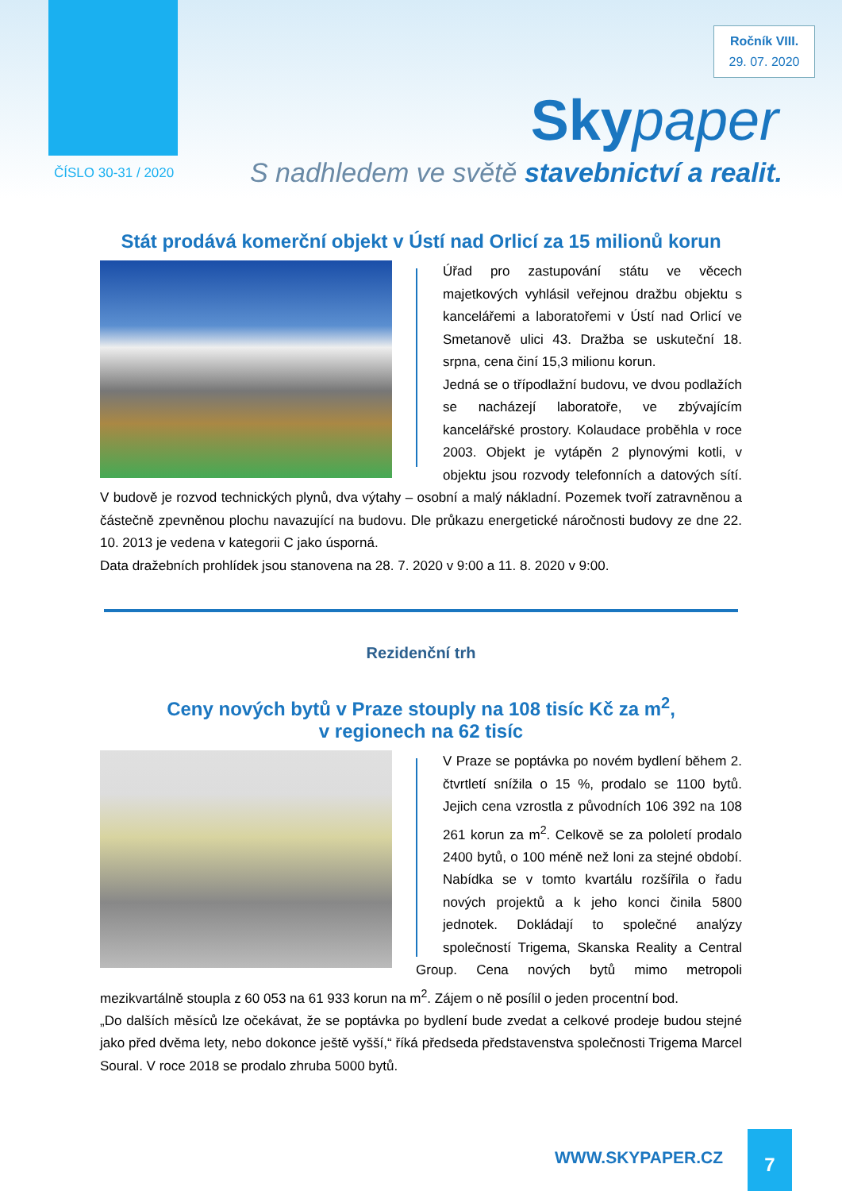Ročník VIII.
29. 07. 2020
Skypaper
ČÍSLO 30-31 / 2020
S nadhledem ve světě stavebnictví a realit.
Stát prodává komerční objekt v Ústí nad Orlicí za 15 milionů korun
Úřad pro zastupování státu ve věcech majetkových vyhlásil veřejnou dražbu objektu s kancelářemi a laboratořemi v Ústí nad Orlicí ve Smetanově ulici 43. Dražba se uskuteční 18. srpna, cena činí 15,3 milionu korun.
Jedná se o třípodlažní budovu, ve dvou podlažích se nacházejí laboratoře, ve zbývajícím kancelářské prostory. Kolaudace proběhla v roce 2003. Objekt je vytápěn 2 plynovými kotli, v objektu jsou rozvody telefonních a datových sítí. V budově je rozvod technických plynů, dva výtahy – osobní a malý nákladní. Pozemek tvoří zatravněnou a částečně zpevněnou plochu navazující na budovu. Dle průkazu energetické náročnosti budovy ze dne 22. 10. 2013 je vedena v kategorii C jako úsporná.
Data dražebních prohlídek jsou stanovena na 28. 7. 2020 v 9:00 a 11. 8. 2020 v 9:00.
Rezidenční trh
Ceny nových bytů v Praze stouply na 108 tisíc Kč za m<sup>2</sup>,
v regionech na 62 tisíc
V Praze se poptávka po novém bydlení během 2. čtvrtletí snížila o 15 %, prodalo se 1100 bytů. Jejich cena vzrostla z původních 106 392 na 108 261 korun za m<sup>2</sup>. Celkově se za pololetí prodalo 2400 bytů, o 100 méně než loni za stejné období. Nabídka se v tomto kvartálu rozšířila o řadu nových projektů a k jeho konci činila 5800 jednotek. Dokládají to společné analýzy společností Trigema, Skanska Reality a Central Group. Cena nových bytů mimo metropoli mezikvartálně stoupla z 60 053 na 61 933 korun na m<sup>2</sup>. Zájem o ně posílil o jeden procentní bod.
„Do dalších měsíců lze očekávat, že se poptávka po bydlení bude zvedat a celkové prodeje budou stejné jako před dvěma lety, nebo dokonce ještě vyšší,“ říká předseda představenstva společnosti Trigema Marcel Soural. V roce 2018 se prodalo zhruba 5000 bytů.
WWW.SKYPAPER.CZ
7